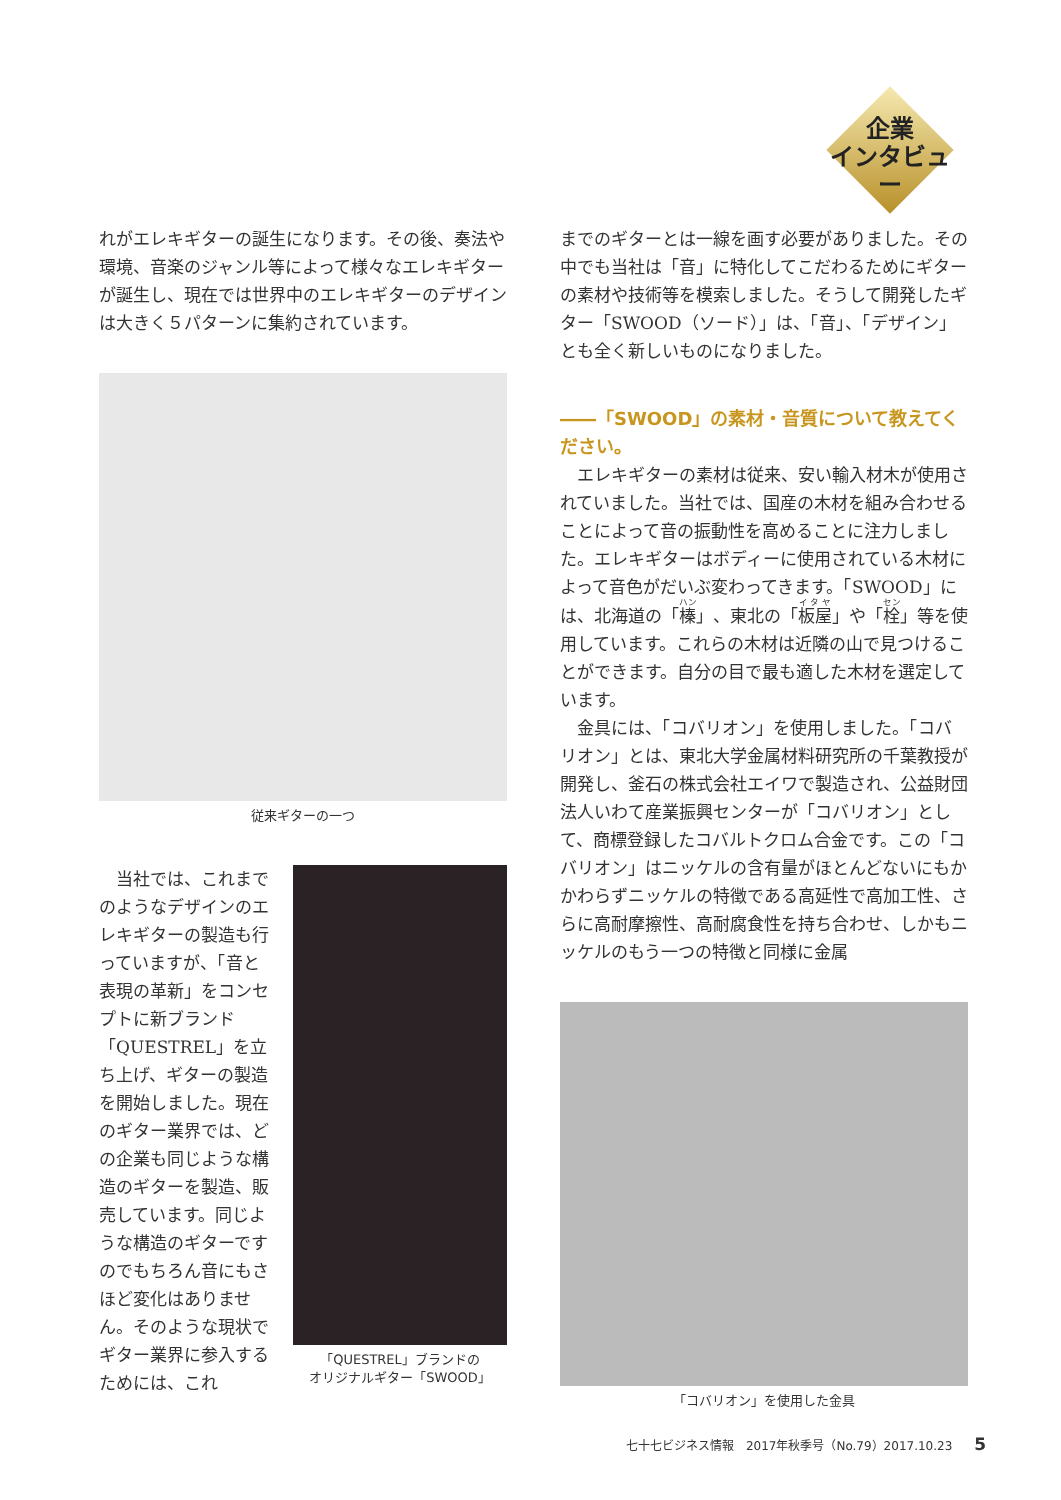企業
インタビュー
れがエレキギターの誕生になります。その後、奏法や環境、音楽のジャンル等によって様々なエレキギターが誕生し、現在では世界中のエレキギターのデザインは大きく５パターンに集約されています。
従来ギターの一つ
　当社では、これまでのようなデザインのエレキギターの製造も行っていますが、「音と表現の革新」をコンセプトに新ブランド「QUESTREL」を立ち上げ、ギターの製造を開始しました。現在のギター業界では、どの企業も同じような構造のギターを製造、販売しています。同じような構造のギターですのでもちろん音にもさほど変化はありません。そのような現状でギター業界に参入するためには、これ
「QUESTREL」ブランドの
オリジナルギター「SWOOD」
までのギターとは一線を画す必要がありました。その中でも当社は「音」に特化してこだわるためにギターの素材や技術等を模索しました。そうして開発したギター「SWOOD（ソード）」は、「音」、「デザイン」とも全く新しいものになりました。
――「SWOOD」の素材・音質について教えてください。
　エレキギターの素材は従来、安い輸入材木が使用されていました。当社では、国産の木材を組み合わせることによって音の振動性を高めることに注力しました。エレキギターはボディーに使用されている木材によって音色がだいぶ変わってきます。「SWOOD」には、北海道の「榛」、東北の「板屋」や「栓」等を使用しています。これらの木材は近隣の山で見つけることができます。自分の目で最も適した木材を選定しています。
　金具には、「コバリオン」を使用しました。「コバリオン」とは、東北大学金属材料研究所の千葉教授が開発し、釜石の株式会社エイワで製造され、公益財団法人いわて産業振興センターが「コバリオン」として、商標登録したコバルトクロム合金です。この「コバリオン」はニッケルの含有量がほとんどないにもかかわらずニッケルの特徴である高延性で高加工性、さらに高耐摩擦性、高耐腐食性を持ち合わせ、しかもニッケルのもう一つの特徴と同様に金属
「コバリオン」を使用した金具
七十七ビジネス情報　2017年秋季号（No.79）2017.10.23 5